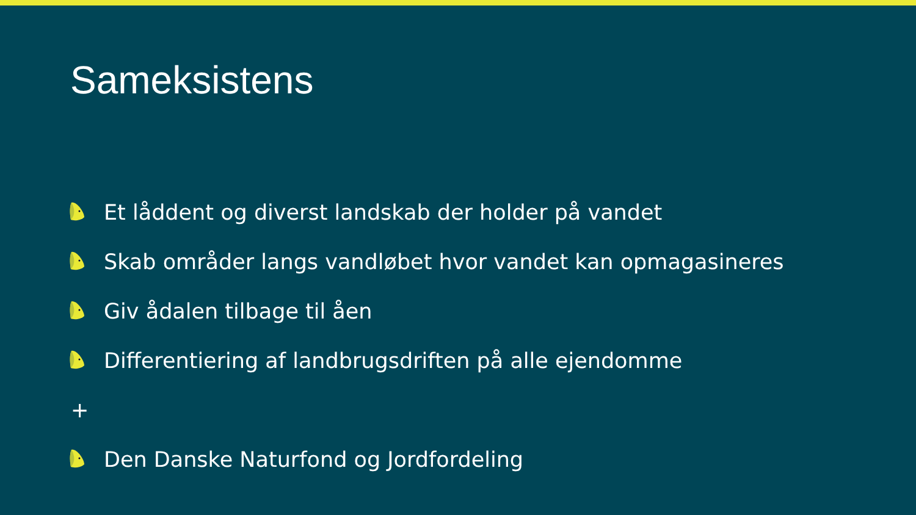Sameksistens
Et låddent og diverst landskab der holder på vandet
Skab områder langs vandløbet hvor vandet kan opmagasineres
Giv ådalen tilbage til åen
Differentiering af landbrugsdriften på alle ejendomme
+
Den Danske Naturfond og Jordfordeling